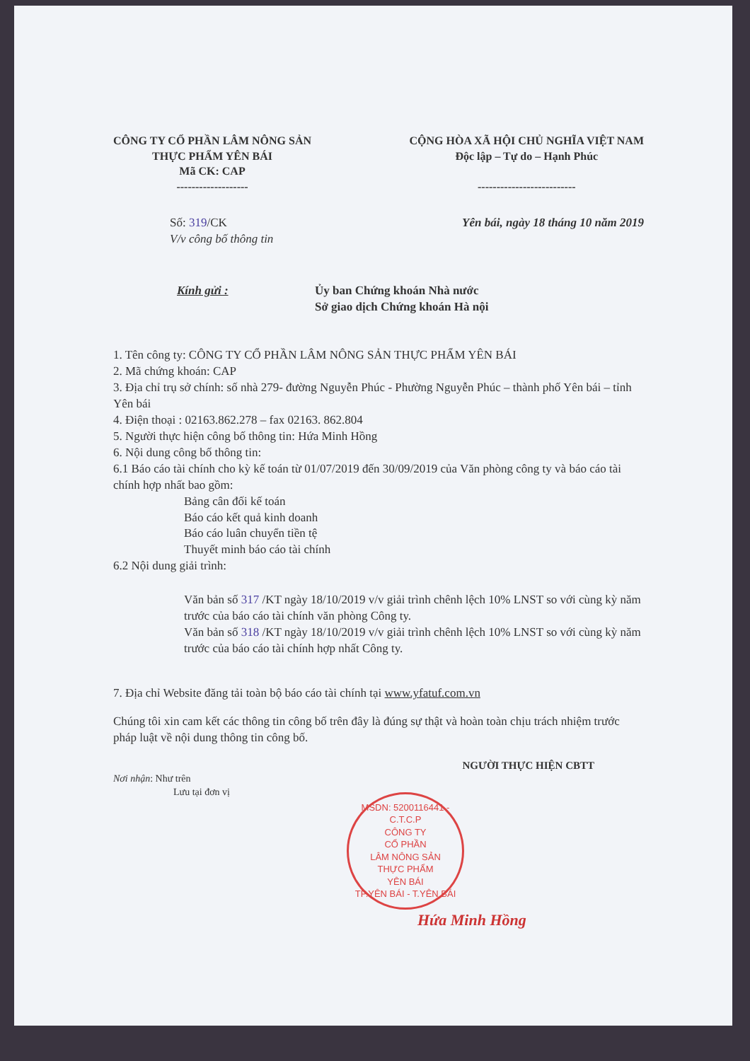CÔNG TY CỔ PHẦN LÂM NÔNG SẢN
THỰC PHẨM YÊN BÁI
Mã CK: CAP
-------------------
CỘNG HÒA XÃ HỘI CHỦ NGHĨA VIỆT NAM
Độc lập – Tự do – Hạnh Phúc
--------------------------
Số: 319/CK
V/v công bố thông tin
Yên bái, ngày 18 tháng 10 năm 2019
Kính gửi : Ủy ban Chứng khoán Nhà nước
Sở giao dịch Chứng khoán Hà nội
1. Tên công ty: CÔNG TY CỔ PHẦN LÂM NÔNG SẢN THỰC PHẨM YÊN BÁI
2. Mã chứng khoán: CAP
3. Địa chỉ trụ sở chính: số nhà 279- đường Nguyễn Phúc - Phường Nguyễn Phúc – thành phố Yên bái – tỉnh Yên bái
4. Điện thoại : 02163.862.278 – fax 02163. 862.804
5. Người thực hiện công bố thông tin: Hứa Minh Hồng
6. Nội dung công bố thông tin:
6.1 Báo cáo tài chính cho kỳ kế toán từ 01/07/2019 đến 30/09/2019 của Văn phòng công ty và báo cáo tài chính hợp nhất bao gồm:
Bảng cân đối kế toán
Báo cáo kết quả kinh doanh
Báo cáo luân chuyển tiền tệ
Thuyết minh báo cáo tài chính
6.2 Nội dung giải trình:
Văn bản số 317 /KT ngày 18/10/2019 v/v giải trình chênh lệch 10% LNST so với cùng kỳ năm trước của báo cáo tài chính văn phòng Công ty.
Văn bản số 318 /KT ngày 18/10/2019 v/v giải trình chênh lệch 10% LNST so với cùng kỳ năm trước của báo cáo tài chính hợp nhất Công ty.
7. Địa chỉ Website đăng tải toàn bộ báo cáo tài chính tại www.yfatuf.com.vn
Chúng tôi xin cam kết các thông tin công bố trên đây là đúng sự thật và hoàn toàn chịu trách nhiệm trước pháp luật về nội dung thông tin công bố.
NGƯỜI THỰC HIỆN CBTT
Nơi nhận: Như trên
Lưu tại đơn vị
MSDN: 5200116441 - C.T.C.P
CÔNG TY
CỔ PHẦN
LÂM NÔNG SẢN
THỰC PHẨM
YÊN BÁI
TP.YÊN BÁI - T.YÊN BÁI
Hứa Minh Hồng